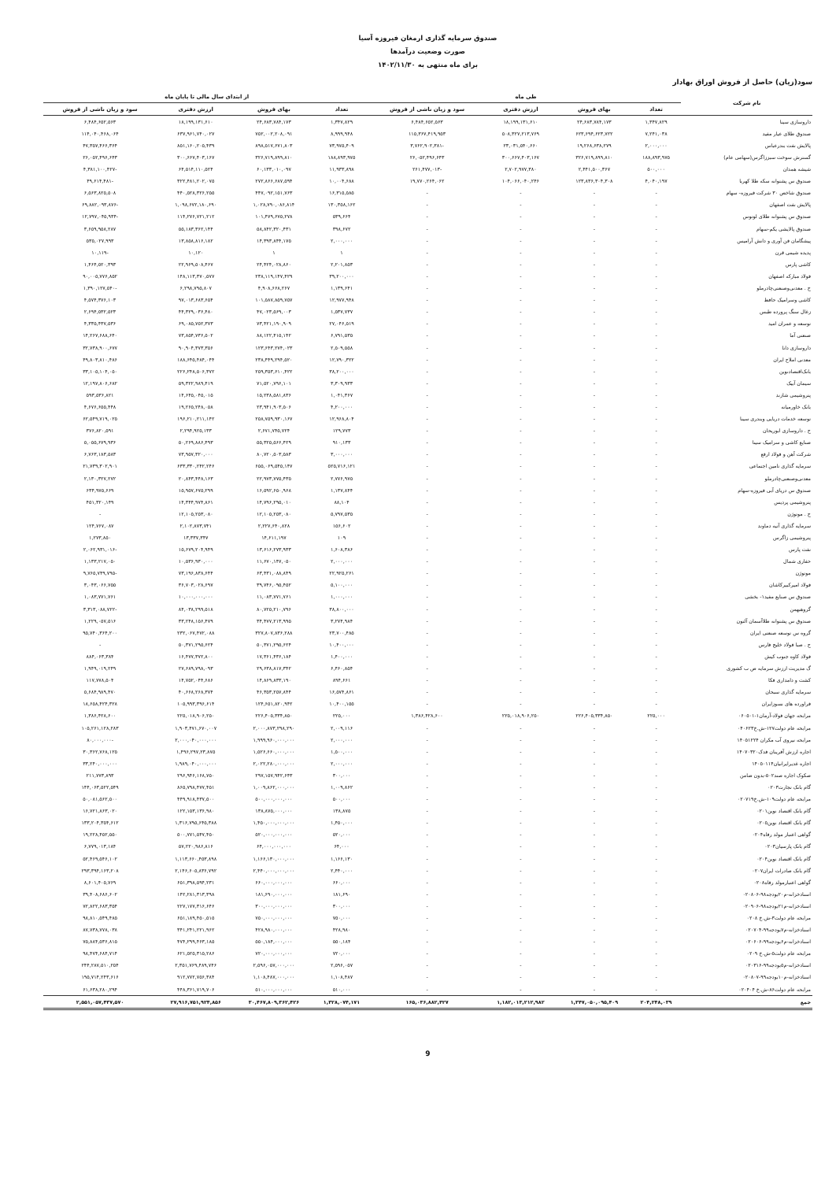صندوق سرمایه گذاری ارمغان فیروزه آسیا
صورت وضعیت درآمدها
برای ماه منتهی به ۱۴۰۲/۱۱/۳۰
سود(زیان) حاصل از فروش اوراق بهادار
| نام شرکت | طی ماه | | | | از ابتدای سال مالی تا پایان ماه | | | |
| --- | --- | --- | --- | --- | --- | --- | --- | --- |
| | تعداد | بهای فروش | ارزش دفتری | سود و زیان ناشی از فروش | تعداد | بهای فروش | ارزش دفتری | سود و زیان ناشی از فروش |
| داروسازی سینا | ۱,۳۴۷,۸۲۹ | ۲۴,۶۸۳,۷۸۴,۱۷۳ | ۱۸,۱۹۹,۱۳۱,۶۱۰ | ۶,۴۸۴,۶۵۲,۵۶۳ | ۱,۳۴۷,۸۲۹ | ۲۴,۶۸۳,۷۸۴,۱۷۳ | ۱۸,۱۹۹,۱۳۱,۶۱۰ | ۶,۴۸۴,۶۵۲,۵۶۳ |
| صندوق طلای عیار مفید | ۷,۲۴۱,۰۳۸ | ۶۲۳,۶۹۴,۶۲۳,۷۲۲ | ۵۰۸,۳۲۷,۲۱۳,۷۶۹ | ۱۱۵,۳۶۷,۴۱۹,۹۵۳ | ۸,۹۹۹,۹۴۸ | ۷۵۲,۰۰۲,۲۰۸,۰۹۱ | ۶۳۷,۹۶۱,۷۴۰,۰۲۷ | ۱۱۴,۰۴۰,۴۶۸,۰۶۴ |
| پالایش نفت بندرعباس | ۲,۰۰۰,۰۰۰ | ۱۹,۲۶۸,۶۳۸,۲۷۹ | ۲۳,۰۳۱,۵۴۰,۶۶۰ | -۳,۷۶۲,۹۰۲,۳۸۱ | ۷۳,۹۷۵,۴۰۹ | ۸۹۸,۵۱۷,۶۷۱,۸۰۳ | ۸۵۱,۱۶۰,۲۰۵,۴۳۹ | ۴۷,۳۵۷,۴۶۶,۳۶۴ |
| گسترش سوخت سبززاگرس(سهامی عام) | ۱۸۸,۸۹۳,۹۷۵ | ۳۲۶,۷۱۹,۸۹۹,۸۱۰ | ۳۰۰,۶۶۷,۴۰۳,۱۶۷ | ۲۶,۰۵۲,۴۹۶,۶۴۳ | ۱۸۸,۸۹۳,۹۷۵ | ۳۲۶,۷۱۹,۸۹۹,۸۱۰ | ۳۰۰,۶۶۷,۴۰۳,۱۶۷ | ۲۶,۰۵۲,۴۹۶,۶۴۳ |
| شیشه همدان | ۵۰۰,۰۰۰ | ۲,۴۴۱,۵۰۰,۳۶۷ | ۲,۷۰۲,۹۷۷,۳۸۰ | -۲۶۱,۴۷۷,۰۱۳ | ۱۱,۹۳۳,۸۹۸ | ۶۰,۱۳۳,۰۱۰,۰۹۷ | ۶۴,۵۱۴,۱۱۰,۵۲۴ | -۴,۳۸۱,۱۰۰,۴۲۷ |
| صندوق س پشتوانه سکه طلا کهربا | ۴,۰۴۰,۱۹۷ | ۱۲۳,۸۳۶,۳۰۴,۳۰۸ | ۱۰۴,۰۶۶,۰۴۰,۲۴۶ | ۱۹,۷۷۰,۲۶۴,۰۶۲ | ۱۰,۰۰۴,۶۸۸ | ۲۷۲,۸۶۶,۶۸۷,۵۹۴ | ۳۲۲,۴۸۱,۲۰۲,۰۷۵ | -۴۹,۶۱۴,۴۸۱ |
| صندوق شاخص ۳۰ شرکت فیروزه- سهام | - | - | - | - | ۱۶,۳۱۵,۵۸۵ | ۴۴۷,۰۹۲,۱۵۱,۷۶۳ | ۴۴۰,۵۲۸,۳۲۶,۲۵۵ | ۶,۵۶۳,۸۲۵,۵۰۸ |
| پالایش نفت اصفهان | - | - | - | - | ۱۳۰,۳۵۸,۱۶۲ | ۱,۰۲۸,۷۹۰,۰۸۶,۸۱۴ | ۱,۰۹۸,۶۷۲,۱۸۰,۶۹۰ | -۶۹,۸۸۲,۰۹۳,۸۷۶ |
| صندوق س پشتوانه طلای لوتوس | - | - | - | - | ۵۳۹,۶۶۴ | ۱۰۱,۴۷۹,۶۷۵,۲۷۸ | ۱۱۴,۲۷۶,۷۲۱,۲۱۲ | -۱۲,۷۹۷,۰۴۵,۹۳۴ |
| صندوق پالایشی یکم-سهام | - | - | - | - | ۳۹۸,۶۷۲ | ۵۸,۸۴۲,۳۲۰,۴۳۱ | ۵۵,۱۸۳,۳۶۲,۱۴۴ | ۳,۶۵۹,۹۵۸,۲۸۷ |
| پیشگامان فن آوری و دانش آرامیس | - | - | - | - | ۲,۰۰۰,۰۰۰ | ۱۴,۳۹۳,۸۴۴,۱۷۵ | ۱۳,۸۵۸,۸۱۶,۱۸۲ | ۵۳۵,۰۲۷,۹۹۳ |
| پدیده شیمی قرن | - | - | - | - | ۱ | ۱ | ۱۰,۱۲۰ | -۱۰,۱۱۹ |
| کاشی پارس | - | - | - | - | ۲,۲۰۱,۸۵۳ | ۲۴,۴۲۴,۰۲۸,۸۶۰ | ۲۲,۹۶۹,۵۰۸,۴۶۷ | ۱,۴۶۴,۵۲۰,۳۹۳ |
| فولاد مبارکه اصفهان | - | - | - | - | ۳۹,۲۰۰,۰۰۰ | ۲۳۸,۱۱۹,۱۴۷,۴۲۹ | ۱۴۸,۱۱۳,۳۷۰,۵۷۷ | ۹۰,۰۰۵,۷۷۶,۸۵۲ |
| ح . معدنی‌وصنعتی‌چادرملو | - | - | - | - | ۱,۱۳۹,۶۴۱ | ۴,۹۰۸,۶۶۸,۲۶۷ | ۶,۲۹۸,۷۹۵,۸۰۷ | -۱,۳۹۰,۱۲۷,۵۴۰ |
| کاشی وسرامیک حافظ | - | - | - | - | ۱۲,۹۷۷,۹۴۸ | ۱۰۱,۵۸۷,۸۵۹,۷۵۷ | ۹۷,۰۱۳,۶۸۳,۶۵۴ | ۴,۵۷۴,۳۷۶,۱۰۳ |
| زغال سنگ پرورده طبس | - | - | - | - | ۱,۵۳۷,۷۳۷ | ۴۷,۰۲۳,۵۶۹,۰۰۳ | ۴۴,۳۲۹,۰۳۶,۴۸۰ | ۲,۶۹۴,۵۳۲,۵۲۳ |
| توسعه و عمران امید | - | - | - | - | ۲۷,۰۴۶,۵۱۹ | ۷۳,۴۲۱,۱۹۰,۹۰۹ | ۶۹,۰۸۵,۷۵۲,۳۷۳ | ۴,۳۳۵,۴۳۷,۵۳۶ |
| صنعتی آما | - | - | - | - | ۶,۷۹۱,۵۳۵ | ۸۸,۱۲۲,۴۱۵,۱۴۲ | ۷۳,۸۵۴,۷۳۶,۵۰۲ | ۱۴,۲۶۷,۶۸۸,۶۴۰ |
| داروسازی دانا | - | - | - | - | ۲,۵۰۹,۵۵۸ | ۱۲۳,۶۴۳,۲۷۴,۰۲۳ | ۹۰,۹۰۴,۳۷۳,۳۵۶ | ۳۲,۷۳۸,۹۰۰,۶۷۷ |
| معدنی املاح ایران | - | - | - | - | ۱۲,۷۹۰,۳۲۲ | ۲۳۸,۴۴۹,۲۹۴,۵۲۰ | ۱۸۸,۶۴۵,۴۸۴,۰۴۴ | ۴۹,۸۰۳,۸۱۰,۴۸۶ |
| بانک‌اقتصادنوین | - | - | - | - | ۳۸,۲۰۰,۰۰۰ | ۲۵۹,۳۵۳,۶۱۰,۴۲۲ | ۲۲۶,۲۴۸,۵۰۶,۳۷۲ | ۳۳,۱۰۵,۱۰۴,۰۵۰ |
| سیمان آبیک | - | - | - | - | ۳,۳۰۹,۹۳۳ | ۷۱,۵۲۰,۷۹۶,۱۰۱ | ۵۹,۳۲۲,۹۸۹,۴۱۹ | ۱۲,۱۹۷,۸۰۶,۶۸۲ |
| پتروشیمی شازند | - | - | - | - | ۱,۰۴۱,۳۶۷ | ۱۵,۲۳۸,۵۸۱,۸۳۶ | ۱۴,۶۴۵,۰۴۵,۰۱۵ | ۵۹۳,۵۳۶,۸۲۱ |
| بانک خاورمیانه | - | - | - | - | ۴,۲۰۰,۰۰۰ | ۲۳,۹۴۱,۹۰۳,۵۰۶ | ۱۹,۲۶۵,۲۴۸,۰۵۸ | ۴,۶۷۶,۶۵۵,۴۴۸ |
| توسعه خدمات دریایی وبندری سینا | - | - | - | - | ۱۲,۹۶۸,۸۰۴ | ۲۵۸,۷۵۹,۹۳۰,۱۶۷ | ۱۹۶,۲۱۰,۲۱۱,۱۴۲ | ۶۲,۵۴۹,۷۱۹,۰۲۵ |
| ح . داروسازی ابوریحان | - | - | - | - | ۱۲۹,۷۷۳ | ۲,۶۷۱,۷۴۵,۷۲۴ | ۲,۲۹۴,۹۲۵,۱۳۳ | ۳۷۶,۸۲۰,۵۹۱ |
| صنایع کاشی و سرامیک سینا | - | - | - | - | ۹۱۰,۱۳۳ | ۵۵,۳۲۵,۵۶۶,۴۲۹ | ۵۰,۲۶۹,۸۸۶,۴۹۳ | ۵,۰۵۵,۶۷۹,۹۳۶ |
| شرکت آهن و فولاد ارفع | - | - | - | - | ۳,۰۰۰,۰۰۰ | ۸۰,۷۲۰,۵۰۳,۵۸۳ | ۷۳,۹۵۷,۳۲۰,۰۰۰ | ۶,۷۶۳,۱۸۳,۵۸۳ |
| سرمایه گذاری تامین اجتماعی | - | - | - | - | ۵۲۵,۷۱۶,۱۲۱ | ۶۵۵,۰۶۹,۵۴۵,۱۴۷ | ۶۳۳,۳۳۰,۲۴۲,۲۴۶ | ۲۱,۷۳۹,۳۰۲,۹۰۱ |
| معدنی‌وصنعتی‌چادرملو | - | - | - | - | ۲,۷۷۶,۹۷۵ | ۲۲,۹۷۳,۷۷۵,۴۳۵ | ۲۰,۸۴۳,۴۴۸,۱۶۳ | ۲,۱۳۰,۳۲۷,۲۷۲ |
| صندوق س دریای آبی فیروزه-سهام | - | - | - | - | ۱,۱۳۷,۸۴۴ | ۱۶,۵۹۲,۶۵۰,۹۶۸ | ۱۵,۹۵۷,۶۷۵,۲۹۹ | ۶۳۴,۹۷۵,۶۶۹ |
| پتروشیمی پردیس | - | - | - | - | ۸۸,۱۰۴ | ۱۴,۷۹۶,۲۹۵,۰۱۰ | ۱۴,۳۴۴,۹۷۴,۸۶۱ | ۴۵۱,۳۲۰,۱۴۹ |
| ح . موتوژن | - | - | - | - | ۵,۷۹۷,۵۳۵ | ۱۲,۱۰۵,۲۵۳,۰۸۰ | ۱۲,۱۰۵,۲۵۳,۰۸۰ | - |
| سرمایه گذاری آتیه دماوند | - | - | - | - | ۱۵۶,۶۰۲ | ۲,۲۲۷,۶۴۰,۸۲۸ | ۲,۱۰۲,۸۷۳,۷۴۱ | ۱۲۴,۷۶۷,۰۸۷ |
| پتروشیمی زاگرس | - | - | - | - | ۱۰۹ | ۱۴,۶۱۱,۱۹۷ | ۱۳,۳۳۷,۳۴۷ | ۱,۲۷۳,۸۵۰ |
| نفت پارس | - | - | - | - | ۱,۶۰۸,۳۸۶ | ۱۳,۶۱۶,۲۷۳,۹۳۳ | ۱۵,۶۷۹,۲۰۴,۹۴۹ | -۲,۰۶۲,۹۳۱,۰۱۶ |
| حفاری شمال | - | - | - | - | ۲,۰۰۰,۰۰۰ | ۱۱,۶۷۰,۱۴۷,۰۵۰ | ۱۰,۵۳۶,۹۳۰,۰۰۰ | ۱,۱۳۳,۲۱۷,۰۵۰ |
| موتوژن | - | - | - | - | ۲۲,۹۲۵,۲۶۱ | ۶۳,۴۳۱,۰۸۸,۸۴۹ | ۷۳,۱۹۶,۸۳۸,۶۴۴ | -۹,۷۶۵,۷۴۹,۷۹۵ |
| فولاد امیرکبیرکاشان | - | - | - | - | ۵,۱۰۰,۰۰۰ | ۳۹,۷۴۶,۰۹۵,۴۵۲ | ۳۶,۷۰۳,۰۲۸,۶۹۷ | ۳,۰۴۳,۰۶۶,۷۵۵ |
| صندوق س صنایع مفید۱- بخشی | - | - | - | - | ۱,۰۰۰,۰۰۰ | ۱۱,۰۸۳,۷۷۱,۷۶۱ | ۱۰,۰۰۰,۰۰۰,۰۰۰ | ۱,۰۸۳,۷۷۱,۷۶۱ |
| گروهبهمن | - | - | - | - | ۳۸,۸۰۰,۰۰۰ | ۸۰,۷۲۵,۲۱۰,۷۹۶ | ۸۴,۰۳۸,۲۹۹,۵۱۸ | -۳,۳۱۳,۰۸۸,۷۲۲ |
| صندوق س پشتوانه طلاآسمان آلتون | - | - | - | - | ۳,۲۷۴,۹۸۴ | ۳۴,۴۷۷,۲۱۳,۹۹۵ | ۳۳,۲۴۸,۱۵۶,۴۷۹ | ۱,۲۲۹,۰۵۷,۵۱۶ |
| گروه س توسعه صنعتی ایران | - | - | - | - | ۲۳,۷۰۰,۴۸۵ | ۳۲۷,۸۰۷,۸۳۶,۲۸۸ | ۲۳۲,۰۶۷,۴۷۲,۰۸۸ | ۹۵,۷۴۰,۳۶۴,۲۰۰ |
| ح . صبا فولاد خلیج فارس | - | - | - | - | ۱۰,۴۰۰,۰۰۰ | ۵۰,۳۷۱,۲۹۵,۶۲۴ | ۵۰,۳۷۱,۲۹۵,۶۲۴ | - |
| فولاد کاوه جنوب کیش | - | - | - | - | ۱,۴۰۰,۰۰۰ | ۱۷,۳۶۱,۴۳۶,۱۸۴ | ۱۶,۴۷۷,۳۷۲,۸۰۰ | ۸۸۴,۰۶۳,۳۸۴ |
| گ مدیریت ارزش سرمایه ص ب کشوری | - | - | - | - | ۶,۴۶۰,۸۵۴ | ۲۹,۶۳۸,۸۱۷,۳۴۲ | ۲۷,۶۸۹,۷۹۸,۰۹۳ | ۱,۹۴۹,۰۱۹,۲۴۹ |
| کشت و دامداری فکا | - | - | - | - | ۸۹۴,۶۶۱ | ۱۴,۸۶۹,۸۳۳,۱۹۰ | ۱۴,۷۵۲,۰۴۴,۶۸۶ | ۱۱۷,۷۷۸,۵۰۴ |
| سرمایه گذاری سبحان | - | - | - | - | ۱۶,۵۷۴,۸۶۱ | ۴۶,۳۵۳,۲۵۷,۸۴۴ | ۴۰,۶۶۸,۲۶۸,۳۷۴ | ۵,۶۸۴,۹۸۹,۴۷۰ |
| فراورده های نسوزایران | - | - | - | - | ۱۰,۴۰۰,۱۵۵ | ۱۲۴,۶۵۱,۸۲۰,۹۴۲ | ۱۰۵,۹۹۳,۳۹۶,۶۱۴ | ۱۸,۶۵۸,۴۲۴,۳۲۸ |
| مرابحه جهان فولاد-آرمان۱-۰۶۰۵۰۱ | ۲۲۵,۰۰۰ | ۲۲۶,۴۰۵,۳۳۴,۸۵۰ | ۲۲۵,۰۱۸,۹۰۶,۲۵۰ | ۱,۳۸۶,۴۲۸,۶۰۰ | ۲۲۵,۰۰۰ | ۲۲۶,۴۰۵,۳۳۴,۸۵۰ | ۲۲۵,۰۱۸,۹۰۶,۲۵۰ | ۱,۳۸۶,۴۲۸,۶۰۰ |
| مرابحه عام دولت۱۲۷-ش.خ۰۴۰۶۲۳ | - | - | - | - | ۲,۰۰۹,۱۱۶ | ۲,۰۰۰,۸۷۳,۲۹۸,۲۹۰ | ۱,۹۰۳,۴۷۱,۶۷۰,۰۰۷ | ۱۰۵,۲۶۱,۱۲۸,۲۸۳ |
| مرابحه نیروی آب مکران ۱۴۰۵۱۲۲۴ | - | - | - | - | ۲,۰۰۰,۰۰۰ | ۱,۹۹۹,۹۶۰,۰۰۰,۰۰۰ | ۲,۰۰۰,۰۴۰,۰۰۰,۰۰۰ | -۸۰,۰۰۰,۰۰۰ |
| اجاره ارزش آفرینان فدک۱۴۰۷۰۳۲۰ | - | - | - | - | ۱,۵۰۰,۰۰۰ | ۱,۵۲۶,۶۶۰,۰۰۰,۰۰۰ | ۱,۴۹۶,۲۹۷,۲۳,۸۷۵ | ۳۰,۳۶۲,۷۶۸,۱۲۵ |
| اجاره غدیرایرانیان۱۴۰۵۰۱۱۴ | - | - | - | - | ۲,۰۰۰,۰۰۰ | ۲,۰۲۲,۲۸۰,۰۰۰,۰۰۰ | ۱,۹۸۹,۰۴۰,۰۰۰,۰۰۰ | ۳۳,۲۴۰,۰۰۰,۰۰۰ |
| صکوک اجاره صند۵۰۲-بدون ضامن | - | - | - | - | ۳۰۰,۰۰۰ | ۲۹۷,۱۵۷,۹۴۲,۶۴۳ | ۲۹۶,۹۴۶,۱۶۸,۷۵۰ | ۲۱۱,۷۷۳,۸۹۳ |
| گام بانک تجارت۰۲۰۳ | - | - | - | - | ۱,۰۰۹,۸۶۲ | ۱,۰۰۹,۸۶۲,۰۰۰,۰۰۰ | ۸۶۵,۷۹۸,۴۷۷,۴۵۱ | ۱۴۴,۰۶۳,۵۲۲,۵۴۹ |
| مرابحه عام دولت۱۰۹-ش.خ۰۲۰۷۱۹ | - | - | - | - | ۵۰۰,۰۰۰ | ۵۰۰,۰۰۰,۰۰۰,۰۰۰ | ۴۴۹,۹۱۸,۴۳۷,۵۰۰ | ۵۰,۰۸۱,۵۶۲,۵۰۰ |
| گام بانک اقتصاد نوین۰۲۰۱ | - | - | - | - | ۱۳۸,۸۷۵ | ۱۳۸,۸۷۵,۰۰۰,۰۰۰ | ۱۲۲,۱۵۳,۱۳۶,۹۸۰ | ۱۶,۷۲۱,۸۶۳,۰۲۰ |
| گام بانک اقتصاد نوین۰۲۰۵ | - | - | - | - | ۱,۴۵۰,۰۰۰ | ۱,۴۵۰,۰۰۰,۰۰۰,۰۰۰ | ۱,۳۱۶,۷۹۵,۶۴۵,۳۸۸ | ۱۳۳,۲۰۴,۳۵۴,۶۱۲ |
| گواهی اعتبار مولد رفاه۰۲۰۴ | - | - | - | - | ۵۲۰,۰۰۰ | ۵۲۰,۰۰۰,۰۰۰,۰۰۰ | ۵۰۰,۷۷۱,۵۴۷,۴۵۰ | ۱۹,۲۲۸,۴۵۲,۵۵۰ |
| گام بانک پارسیان۰۲۰۳ | - | - | - | - | ۶۴,۰۰۰ | ۶۴,۰۰۰,۰۰۰,۰۰۰ | ۵۷,۲۲۰,۹۸۶,۸۱۶ | ۶,۷۷۹,۰۱۳,۱۸۴ |
| گام بانک اقتصاد نوین۰۲۰۴ | - | - | - | - | ۱,۱۶۶,۱۳۰ | ۱,۱۶۶,۱۳۰,۰۰۰,۰۰۰ | ۱,۱۱۳,۶۶۰,۴۵۳,۸۹۸ | ۵۲,۴۶۹,۵۴۶,۱۰۲ |
| گام بانک صادرات ایران۰۲۰۷ | - | - | - | - | ۲,۴۴۰,۰۰۰ | ۲,۴۴۰,۰۰۰,۰۰۰,۰۰۰ | ۲,۱۴۶,۶۰۵,۸۳۶,۷۹۲ | ۲۹۳,۳۹۴,۱۶۳,۲۰۸ |
| گواهی اعتبارمولد رفاه۰۲۰۸ | - | - | - | - | ۶۶۰,۰۰۰ | ۶۶۰,۰۰۰,۰۰۰,۰۰۰ | ۶۵۱,۳۹۸,۵۹۴,۲۳۱ | ۸,۶۰۱,۴۰۵,۷۶۹ |
| اسنادخزانه-م۲۰بودجه۹۸-۰۲۰۸۰۶ | - | - | - | - | ۱۸۱,۶۹۰ | ۱۸۱,۶۹۰,۰۰۰,۰۰۰ | ۱۴۲,۲۸۱,۳۱۳,۳۹۸ | ۳۹,۴۰۸,۶۸۶,۶۰۲ |
| اسنادخزانه-م۲۱بودجه۹۸-۰۲۰۹۰۶ | - | - | - | - | ۳۰۰,۰۰۰ | ۳۰۰,۰۰۰,۰۰۰,۰۰۰ | ۲۲۷,۱۷۷,۳۱۶,۶۴۶ | ۷۲,۸۲۲,۶۸۳,۳۵۴ |
| مرابحه عام دولت۳-ش.خ ۰۲۰۸ | - | - | - | - | ۷۵۰,۰۰۰ | ۷۵۰,۰۰۰,۰۰۰,۰۰۰ | ۶۵۱,۱۸۹,۴۵۰,۵۱۵ | ۹۸,۸۱۰,۵۴۹,۴۸۵ |
| اسنادخزانه-م۷بودجه۹۹-۰۲۰۷۰۴ | - | - | - | - | ۴۲۸,۹۸۰ | ۴۲۸,۹۸۰,۰۰۰,۰۰۰ | ۳۴۱,۲۴۱,۲۲۱,۹۶۲ | ۸۷,۷۳۸,۷۷۸,۰۳۸ |
| اسنادخزانه-م۶بودجه۹۹-۰۲۰۶۰۶ | - | - | - | - | ۵۵۰,۱۸۴ | ۵۵۰,۱۸۴,۰۰۰,۰۰۰ | ۴۷۴,۲۹۹,۴۶۳,۱۸۵ | ۷۵,۸۸۴,۵۳۶,۸۱۵ |
| مرابحه عام دولت۵-ش.خ ۰۲۰۹ | - | - | - | - | ۷۲۰,۰۰۰ | ۷۲۰,۰۰۰,۰۰۰,۰۰۰ | ۶۲۱,۵۲۵,۳۱۵,۲۸۶ | ۹۸,۴۷۴,۶۸۴,۷۱۴ |
| اسنادخزانه-م۵بودجه۹۹-۰۲۰۳۱۶ | - | - | - | - | ۲,۵۹۶,۰۵۷ | ۲,۵۹۶,۰۵۷,۰۰۰,۰۰۰ | ۲,۳۵۱,۷۶۹,۴۸۹,۷۴۶ | ۲۴۴,۲۸۷,۵۱۰,۲۵۴ |
| اسنادخزانه-م۱۰بودجه۹۹-۰۲۰۸۰۷ | - | - | - | - | ۱,۱۰۸,۴۸۷ | ۱,۱۰۸,۴۸۷,۰۰۰,۰۰۰ | ۹۱۲,۷۷۲,۷۵۶,۳۸۴ | ۱۹۵,۷۱۴,۲۴۳,۶۱۶ |
| مرابحه عام دولت۸۶-ش.خ ۰۲۰۴۰۴ | - | - | - | - | ۵۱۰,۰۰۰ | ۵۱۰,۰۰۰,۰۰۰,۰۰۰ | ۴۴۸,۳۶۱,۷۱۹,۷۰۶ | ۶۱,۶۳۸,۲۸۰,۲۹۴ |
| جمع | ۲۰۴,۲۴۸,۰۳۹ | ۱,۳۴۷,۰۵۰,۰۹۵,۴۰۹ | ۱,۱۸۲,۰۱۳,۲۱۲,۹۸۲ | ۱۶۵,۰۳۶,۸۸۲,۴۲۷ | ۱,۳۲۸,۰۷۴,۱۷۱ | ۳۰,۴۶۷,۸۰۹,۳۶۲,۴۲۶ | ۲۷,۹۱۶,۷۵۱,۹۲۴,۸۵۶ | ۲,۵۵۱,۰۵۷,۴۳۷,۵۷۰ |
9